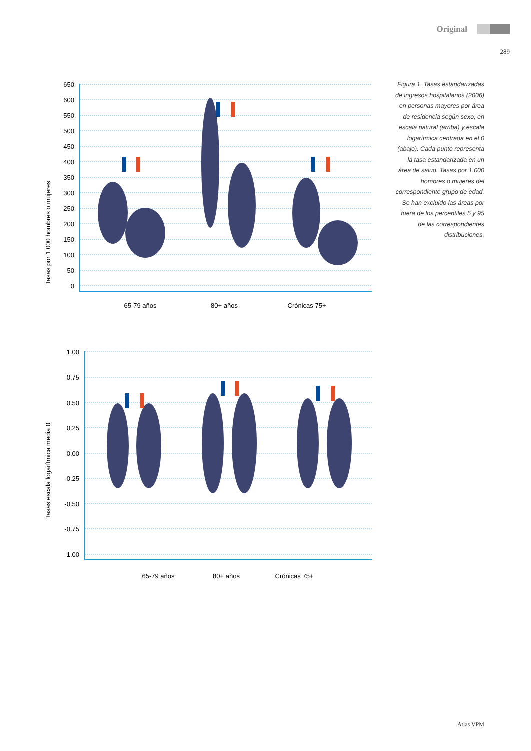Original
289
Tasas por 1.000 hombres o mujeres
650
600
550
500
450
400
350
300
250
200
150
100
50
0
65-79 años
80+ años
Crónicas 75+
Tasas escala logarítmica media 0
1.00
0.75
0.50
0.25
0.00
-0.25
-0.50
-0.75
-1.00
65-79 años
80+ años
Crónicas 75+
Figura 1. Tasas estandarizadas de ingresos hospitalarios (2006) en personas mayores por área de residencia según sexo, en escala natural (arriba) y escala logarítmica centrada en el 0 (abajo). Cada punto representa la tasa estandarizada en un área de salud. Tasas por 1.000 hombres o mujeres del correspondiente grupo de edad. Se han excluido las áreas por fuera de los percentiles 5 y 95 de las correspondientes distribuciones.
Atlas VPM